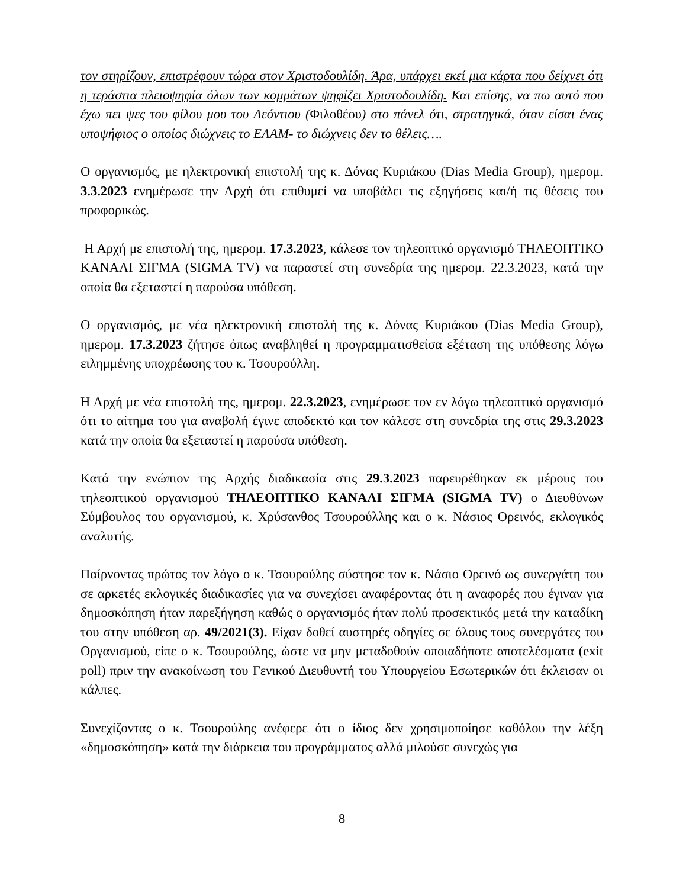τον στηρίζουν, επιστρέφουν τώρα στον Χριστοδουλίδη. Άρα, υπάρχει εκεί μια κάρτα που δείχνει ότι η τεράστια πλειοψηφία όλων των κομμάτων ψηφίζει Χριστοδουλίδη. Και επίσης, να πω αυτό που έχω πει ψες του φίλου μου του Λεόντιου (Φιλοθέου) στο πάνελ ότι, στρατηγικά, όταν είσαι ένας υποψήφιος ο οποίος διώχνεις το ΕΛΑΜ- το διώχνεις δεν το θέλεις….
Ο οργανισμός, με ηλεκτρονική επιστολή της κ. Δόνας Κυριάκου (Dias Media Group), ημερομ. 3.3.2023 ενημέρωσε την Αρχή ότι επιθυμεί να υποβάλει τις εξηγήσεις και/ή τις θέσεις του προφορικώς.
Η Αρχή με επιστολή της, ημερομ. 17.3.2023, κάλεσε τον τηλεοπτικό οργανισμό ΤΗΛΕΟΠΤΙΚΟ ΚΑΝΑΛΙ ΣΙΓΜΑ (SIGMA TV) να παραστεί στη συνεδρία της ημερομ. 22.3.2023, κατά την οποία θα εξεταστεί η παρούσα υπόθεση.
Ο οργανισμός, με νέα ηλεκτρονική επιστολή της κ. Δόνας Κυριάκου (Dias Media Group), ημερομ. 17.3.2023 ζήτησε όπως αναβληθεί η προγραμματισθείσα εξέταση της υπόθεσης λόγω ειλημμένης υποχρέωσης του κ. Τσουρούλλη.
Η Αρχή με νέα επιστολή της, ημερομ. 22.3.2023, ενημέρωσε τον εν λόγω τηλεοπτικό οργανισμό ότι το αίτημα του για αναβολή έγινε αποδεκτό και τον κάλεσε στη συνεδρία της στις 29.3.2023 κατά την οποία θα εξεταστεί η παρούσα υπόθεση.
Κατά την ενώπιον της Αρχής διαδικασία στις 29.3.2023 παρευρέθηκαν εκ μέρους του τηλεοπτικού οργανισμού ΤΗΛΕΟΠΤΙΚΟ ΚΑΝΑΛΙ ΣΙΓΜΑ (SIGMA TV) ο Διευθύνων Σύμβουλος του οργανισμού, κ. Χρύσανθος Τσουρούλλης και ο κ. Νάσιος Ορεινός, εκλογικός αναλυτής.
Παίρνοντας πρώτος τον λόγο ο κ. Τσουρούλης σύστησε τον κ. Νάσιο Ορεινό ως συνεργάτη του σε αρκετές εκλογικές διαδικασίες για να συνεχίσει αναφέροντας ότι η αναφορές που έγιναν για δημοσκόπηση ήταν παρεξήγηση καθώς ο οργανισμός ήταν πολύ προσεκτικός μετά την καταδίκη του στην υπόθεση αρ. 49/2021(3). Είχαν δοθεί αυστηρές οδηγίες σε όλους τους συνεργάτες του Οργανισμού, είπε ο κ. Τσουρούλης, ώστε να μην μεταδοθούν οποιαδήποτε αποτελέσματα (exit poll) πριν την ανακοίνωση του Γενικού Διευθυντή του Υπουργείου Εσωτερικών ότι έκλεισαν οι κάλπες.
Συνεχίζοντας ο κ. Τσουρούλης ανέφερε ότι ο ίδιος δεν χρησιμοποίησε καθόλου την λέξη «δημοσκόπηση» κατά την διάρκεια του προγράμματος αλλά μιλούσε συνεχώς για
8